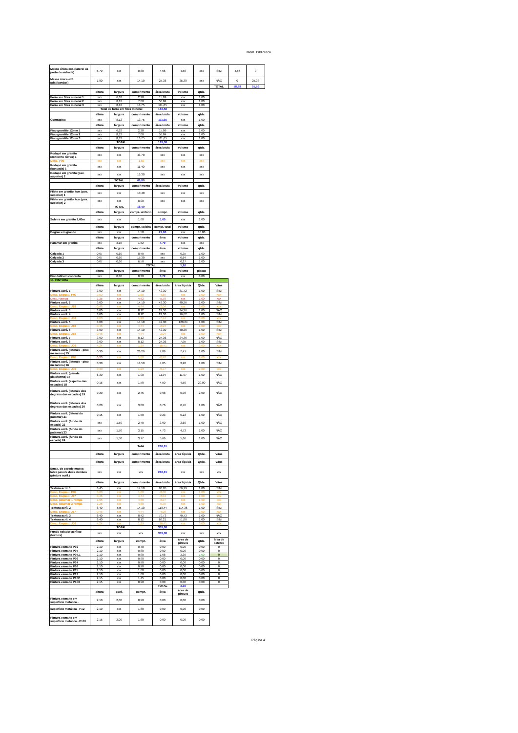Mem. Biblioteca
| Massa única ext. (lateral da porta de entrada) | 5,70 | xxx | 0,80 | 4,56 | 4,56 | xxx | SIM | 4,56 | 0 |
| Massa única ext. (platibandas) | 1,80 | xxx | 14,10 | 25,38 | 25,38 | xxx | NÃO | 0 | 25,38 |
| | | | | | | | TOTAL | 58,88 | 91,59 |
| | altura | largura | comprimento | área bruta | volume | qtde. | | | |
| Forro em fibra mineral 1 | xxx | 6,62 | 2,28 | 15,09 | xxx | 1,00 | | | |
| Forro em fibra mineral 2 | xxx | 8,12 | 7,00 | 56,84 | xxx | 1,00 | | | |
| Forro em fibra mineral 3 | xxx | 8,12 | 13,75 | 111,65 | xxx | 1,00 | | | |
| | Total de forro em fibra mineral | | | 183,58 | | | | | |
| | altura | largura | comprimento | área bruta | volume | qtde. | | | |
| Contrapiso | xxx | 8,12 | 13,75 | 111,65 | xxx | 1,00 | | | |
| | altura | largura | comprimento | área bruta | volume | qtde. | | | |
| Piso granilite 12mm 1 | xxx | 6,62 | 2,28 | 15,09 | xxx | 1,00 | | | |
| Piso granilite 12mm 2 | xxx | 8,12 | 7,00 | 56,84 | xxx | 1,00 | | | |
| Piso granilite 12mm 3 | xxx | 8,12 | 13,75 | 111,65 | xxx | 1,00 | | | |
| | TOTAL | | | 183,58 | | | | | |
| | altura | largura | comprimento | área bruta | volume | qtde. | | | |
| Rodapé em granito (contorno térreo) 1 | xxx | xxx | 43,70 | xxx | xxx | xxx | | | |
| Desc. P09 | xxx | xxx | -1,60 | xxx | xxx | xxx | | | |
| Rodapé em granito (bancada) 1 | xxx | xxx | 11,40 | xxx | xxx | xxx | | | |
| Rodapé em granito (pav. superior) 2 | xxx | xxx | 16,30 | xxx | xxx | xxx | | | |
| | | TOTAL | 69,80 | | | | | | |
| | altura | largura | comprimento | área bruta | volume | qtde. | | | |
| Filete em granito 7cm (pav. superior) 1 | xxx | xxx | 10,40 | xxx | xxx | xxx | | | |
| Filete em granito 7cm (pav. superior) 2 | xxx | xxx | 8,00 | xxx | xxx | xxx | | | |
| | | TOTAL | 18,40 | | | | | | |
| | altura | largura | compr. unitário | compr. | volume | qtde. | | | |
| Soleira em granito 1,60m | xxx | xxx | 1,60 | 1,60 | xxx | 1,00 | | | |
| | altura | largura | compr. soleira | compr. total | volume | qtde. | | | |
| Degrau em granito | xxx | xxx | 1,50 | 27,00 | xxx | 18,00 | | | |
| | altura | largura | comprimento | área | volume | qtde. | | | |
| Patamar em granito | xxx | 3,15 | 1,52 | 4,79 | xxx | xxx | | | |
| | altura | largura | comprimento | área | volume | qtde. | | | |
| Calçada 1 | 0,07 | 0,60 | 8,40 | xxx | 0,35 | 1,00 | | | |
| Calçada 2 | 0,07 | 0,60 | 15,30 | xxx | 0,64 | 1,00 | | | |
| Calçada 3 | 0,07 | 0,60 | 6,50 | xxx | 0,27 | 1,00 | | | |
| | | | TOTAL | | 1,26 | | | | |
| | altura | largura | comprimento | área | volume | placas | | | |
| Piso tátil em concreto | xxx | 0,30 | 0,30 | 0,72 | xxx | 8,00 | | | |
| 14. PINTURA | | | | | | | | | |
| | altura | largura | comprimento | área bruta | área líquida | Qtde. | Vãos | | |
| Pintura acríl. 1 | 3,00 | xxx | 14,10 | 42,30 | 31,72 | 1,00 | SIM | | |
| Desc. Esquad. P09 | 3,00 | xxx | 1,60 | -4,80 | xxx | 1,00 | xxx | | |
| Desc. Rampa | 1,25 | xxx | 4,62 | -5,78 | xxx | 1,00 | xxx | | |
| Pintura acríl. 2 | 3,00 | xxx | 14,10 | 42,30 | 40,26 | 1,00 | SIM | | |
| Desc. Esquad. J18 | 0,46 | xxx | 4,44 | -2,04 | xxx | 1,00 | xxx | | |
| Pintura acríl. 3 | 3,00 | xxx | 8,12 | 24,36 | 24,36 | 1,00 | NÃO | | |
| Pintura acríl. 4 | 3,00 | xxx | 8,12 | 24,36 | 16,62 | 1,00 | SIM | | |
| Desc. Esquad. J06 | 2,00 | xxx | 1,29 | -7,74 | xxx | 3,00 | xxx | | |
| Pintura acríl. 5 | 3,00 | xxx | 14,10 | 42,30 | 120,24 | 1,00 | SIM | | |
| Desc. Esquad. J18 | 0,46 | xxx | 4,44 | -2,04 | xxx | 1,00 | xxx | | |
| Pintura acríl. 6 | 3,00 | xxx | 14,10 | 42,30 | 40,26 | 1,00 | SIM | | |
| Desc. Esquad. J18 | 0,46 | xxx | 4,44 | -2,04 | xxx | 1,00 | xxx | | |
| Pintura acríl. 7 | 3,00 | xxx | 8,12 | 24,36 | 24,36 | 1,00 | NÃO | | |
| Pintura acríl. 8 | 3,00 | xxx | 8,12 | 24,36 | 7,95 | 1,00 | SIM | | |
| Desc. Esquad. J06 | 4,24 | xxx | 1,29 | -16,41 | xxx | 3,00 | xxx | | |
| Pintura acríl. (laterais - piso mezanino) 15 | 0,30 | xxx | 26,29 | 7,89 | 7,41 | 1,00 | SIM | | |
| Desc. Esquad. P09 | 0,30 | xxx | 1,60 | -0,48 | xxx | 1,00 | xxx | | |
| Pintura acríl. (laterais - piso mezanino) 16 | 0,30 | xxx | 13,50 | 4,05 | 3,28 | 1,00 | SIM | | |
| Desc. Esquad. J06 | 0,30 | xxx | 1,29 | -0,77 | xxx | 2,00 | xxx | | |
| Pintura acríl. (parede plataforma) 17 | 6,30 | xxx | 1,90 | 11,97 | 11,97 | 1,00 | NÃO | | |
| Pintura acríl. (espelho das escadas) 18 | 0,15 | xxx | 1,50 | 4,50 | 4,50 | 20,00 | NÃO | | |
| Pintura acríl. (laterais dos degraus das escadas) 19 | 0,20 | xxx | 2,45 | 0,98 | 0,98 | 2,00 | NÃO | | |
| Pintura acríl. (laterais dos degraus das escadas) 20 | 0,20 | xxx | 3,80 | 0,76 | 0,76 | 1,00 | NÃO | | |
| Pintura acríl. (lateral do patamar) 21 | 0,15 | xxx | 1,50 | 0,23 | 0,23 | 1,00 | NÃO | | |
| Pintura acríl. (fundo da escada) 22 | xxx | 1,50 | 2,40 | 3,60 | 3,60 | 1,00 | NÃO | | |
| Pintura acríl. (fundo do patamar) 23 | xxx | 1,50 | 3,15 | 4,73 | 4,73 | 1,00 | NÃO | | |
| Pintura acríl. (fundo da escada) 24 | xxx | 1,50 | 3,77 | 5,66 | 5,66 | 1,00 | NÃO | | |
| | | | Total | 268,91 | | | | | |
| | altura | largura | comprimento | área bruta | área líquida | Qtde. | Vãos | | |
| | altura | largura | comprimento | área bruta | área líquida | Qtde. | Vãos | | |
| Emas. de parede massa látex parede duas demãos (pintura acríl.) | xxx | xxx | xxx | 268,91 | xxx | xxx | xxx | | |
| | altura | largura | comprimento | área bruta | área líquida | Qtde. | Vãos | | |
| Textura acríl. 1 | 6,45 | xxx | 14,10 | 90,95 | 66,19 | 1,00 | SIM | | |
| Desc. Esquad. P09 | 5,00 | xxx | 1,60 | -8,00 | xxx | 1,00 | xxx | | |
| Desc. Esquad. J17 | 0,46 | xxx | 4,44 | -2,04 | xxx | 1,00 | xxx | | |
| Desc. patamar 1 rampa | 1,95 | xxx | 4,60 | -8,97 | xxx | 1,00 | xxx | | |
| Desc. patamar 2 rampa | 1,25 | xxx | 4,60 | -5,75 | xxx | 1,00 | xxx | | |
| Textura acríl. 2 | 8,40 | xxx | 14,10 | 118,44 | 114,36 | 1,00 | SIM | | |
| Desc. Esquad. J17 | 0,46 | xxx | 4,44 | -4,08 | xxx | 2,00 | xxx | | |
| Textura acríl. 3 | 8,40 | xxx | 8,42 | 70,73 | 70,73 | 1,00 | NÃO | | |
| Textura acríl. 4 | 8,40 | xxx | 8,12 | 68,21 | 51,80 | 1,00 | SIM | | |
| Desc. Esquad. J06 | 4,24 | xxx | 1,29 | -16,41 | xxx | 3,00 | xxx | | |
| | TOTAL | | | 303,08 | | | | | |
| Fundo selador acrílico (textura) | xxx | xxx | xxx | 303,08 | xxx | xxx | xxx | | |
| | altura | largura | compr. | área | área de pintura | qtde. | área de batente | | |
| Pintura esmalte P02 | 2,10 | xxx | 0,70 | 0,00 | 0,00 | 0,00 | 0 | | |
| Pintura esmalte P04 | 2,10 | xxx | 0,80 | 0,00 | 0,00 | 0,00 | 0 | | |
| Pintura esmalte P04.1 | 2,10 | xxx | 0,80 | 1,68 | 3,36 | 1,00 | 0 | | |
| Pintura esmalte P06 | 2,10 | xxx | 0,90 | 0,00 | 0,00 | 0,00 | 0 | | |
| Pintura esmalte P07 | 2,10 | xxx | 0,90 | 0,00 | 0,00 | 0,00 | 0 | | |
| Pintura esmalte P08 | 2,10 | xxx | 0,90 | 0,00 | 0,00 | 0,00 | 0 | | |
| Pintura esmalte P11 | 2,10 | xxx | 1,60 | 0,00 | 0,00 | 0,00 | 0 | | |
| Pintura esmalte P13 | 2,10 | xxx | 1,60 | 0,00 | 0,00 | 0,00 | 0 | | |
| Pintura esmalte P102 | 2,15 | xxx | 1,45 | 0,00 | 0,00 | 0,00 | 0 | | |
| Pintura esmalte P103 | 2,15 | xxx | 0,90 | 0,00 | 0,00 | 0,00 | 0 | | |
| | | | | TOTAL | 3,36 | | | | |
| | altura | coef. | compr. | área | área de pintura | qtde. | | | |
| Pintura esmalte em superfície metálica - | 2,10 | 2,00 | 0,90 | 0,00 | 0,00 | 0,00 | | | |
| superfície metálica - P12 | 2,10 | xxx | 1,60 | 0,00 | 0,00 | 0,00 | | | |
| Pintura esmalte em superfície metálica - P101 | 2,15 | 2,00 | 1,60 | 0,00 | 0,00 | 0,00 | | | |
Página 4